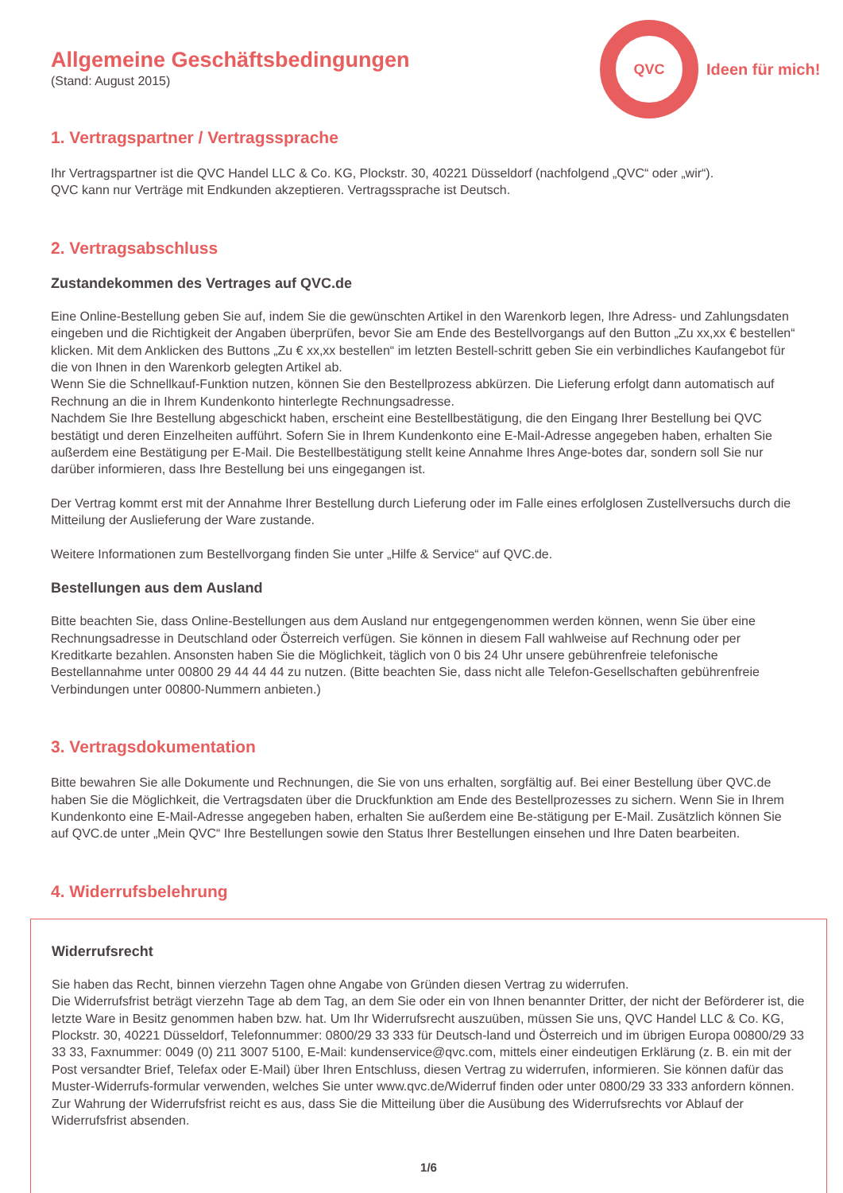QVC
Ideen für mich!
Allgemeine Geschäftsbedingungen
(Stand: August 2015)
1. Vertragspartner / Vertragssprache
Ihr Vertragspartner ist die QVC Handel LLC & Co. KG, Plockstr. 30, 40221 Düsseldorf (nachfolgend „QVC“ oder „wir“).
QVC kann nur Verträge mit Endkunden akzeptieren. Vertragssprache ist Deutsch.
2. Vertragsabschluss
Zustandekommen des Vertrages auf QVC.de
Eine Online-Bestellung geben Sie auf, indem Sie die gewünschten Artikel in den Warenkorb legen, Ihre Adress- und Zahlungsdaten eingeben und die Richtigkeit der Angaben überprüfen, bevor Sie am Ende des Bestellvorgangs auf den Button „Zu xx,xx € bestellen“ klicken. Mit dem Anklicken des Buttons „Zu € xx,xx bestellen“ im letzten Bestell-schritt geben Sie ein verbindliches Kaufangebot für die von Ihnen in den Warenkorb gelegten Artikel ab.
Wenn Sie die Schnellkauf-Funktion nutzen, können Sie den Bestellprozess abkürzen. Die Lieferung erfolgt dann automatisch auf Rechnung an die in Ihrem Kundenkonto hinterlegte Rechnungsadresse.
Nachdem Sie Ihre Bestellung abgeschickt haben, erscheint eine Bestellbestätigung, die den Eingang Ihrer Bestellung bei QVC bestätigt und deren Einzelheiten aufführt. Sofern Sie in Ihrem Kundenkonto eine E-Mail-Adresse angegeben haben, erhalten Sie außerdem eine Bestätigung per E-Mail. Die Bestellbestätigung stellt keine Annahme Ihres Ange-botes dar, sondern soll Sie nur darüber informieren, dass Ihre Bestellung bei uns eingegangen ist.
Der Vertrag kommt erst mit der Annahme Ihrer Bestellung durch Lieferung oder im Falle eines erfolglosen Zustellversuchs durch die Mitteilung der Auslieferung der Ware zustande.
Weitere Informationen zum Bestellvorgang finden Sie unter „Hilfe & Service“ auf QVC.de.
Bestellungen aus dem Ausland
Bitte beachten Sie, dass Online-Bestellungen aus dem Ausland nur entgegengenommen werden können, wenn Sie über eine Rechnungsadresse in Deutschland oder Österreich verfügen. Sie können in diesem Fall wahlweise auf Rechnung oder per Kreditkarte bezahlen. Ansonsten haben Sie die Möglichkeit, täglich von 0 bis 24 Uhr unsere gebührenfreie telefonische Bestellannahme unter 00800 29 44 44 44 zu nutzen. (Bitte beachten Sie, dass nicht alle Telefon-Gesellschaften gebührenfreie Verbindungen unter 00800-Nummern anbieten.)
3. Vertragsdokumentation
Bitte bewahren Sie alle Dokumente und Rechnungen, die Sie von uns erhalten, sorgfältig auf. Bei einer Bestellung über QVC.de haben Sie die Möglichkeit, die Vertragsdaten über die Druckfunktion am Ende des Bestellprozesses zu sichern. Wenn Sie in Ihrem Kundenkonto eine E-Mail-Adresse angegeben haben, erhalten Sie außerdem eine Be-stätigung per E-Mail. Zusätzlich können Sie auf QVC.de unter „Mein QVC“ Ihre Bestellungen sowie den Status Ihrer Bestellungen einsehen und Ihre Daten bearbeiten.
4. Widerrufsbelehrung
Widerrufsrecht
Sie haben das Recht, binnen vierzehn Tagen ohne Angabe von Gründen diesen Vertrag zu widerrufen.
Die Widerrufsfrist beträgt vierzehn Tage ab dem Tag, an dem Sie oder ein von Ihnen benannter Dritter, der nicht der Beförderer ist, die letzte Ware in Besitz genommen haben bzw. hat. Um Ihr Widerrufsrecht auszuüben, müssen Sie uns, QVC Handel LLC & Co. KG, Plockstr. 30, 40221 Düsseldorf, Telefonnummer: 0800/29 33 333 für Deutsch-land und Österreich und im übrigen Europa 00800/29 33 33 33, Faxnummer: 0049 (0) 211 3007 5100, E-Mail: kundenservice@qvc.com, mittels einer eindeutigen Erklärung (z. B. ein mit der Post versandter Brief, Telefax oder E-Mail) über Ihren Entschluss, diesen Vertrag zu widerrufen, informieren. Sie können dafür das Muster-Widerrufs-formular verwenden, welches Sie unter www.qvc.de/Widerruf finden oder unter 0800/29 33 333 anfordern können.
Zur Wahrung der Widerrufsfrist reicht es aus, dass Sie die Mitteilung über die Ausübung des Widerrufsrechts vor Ablauf der Widerrufsfrist absenden.
1/6